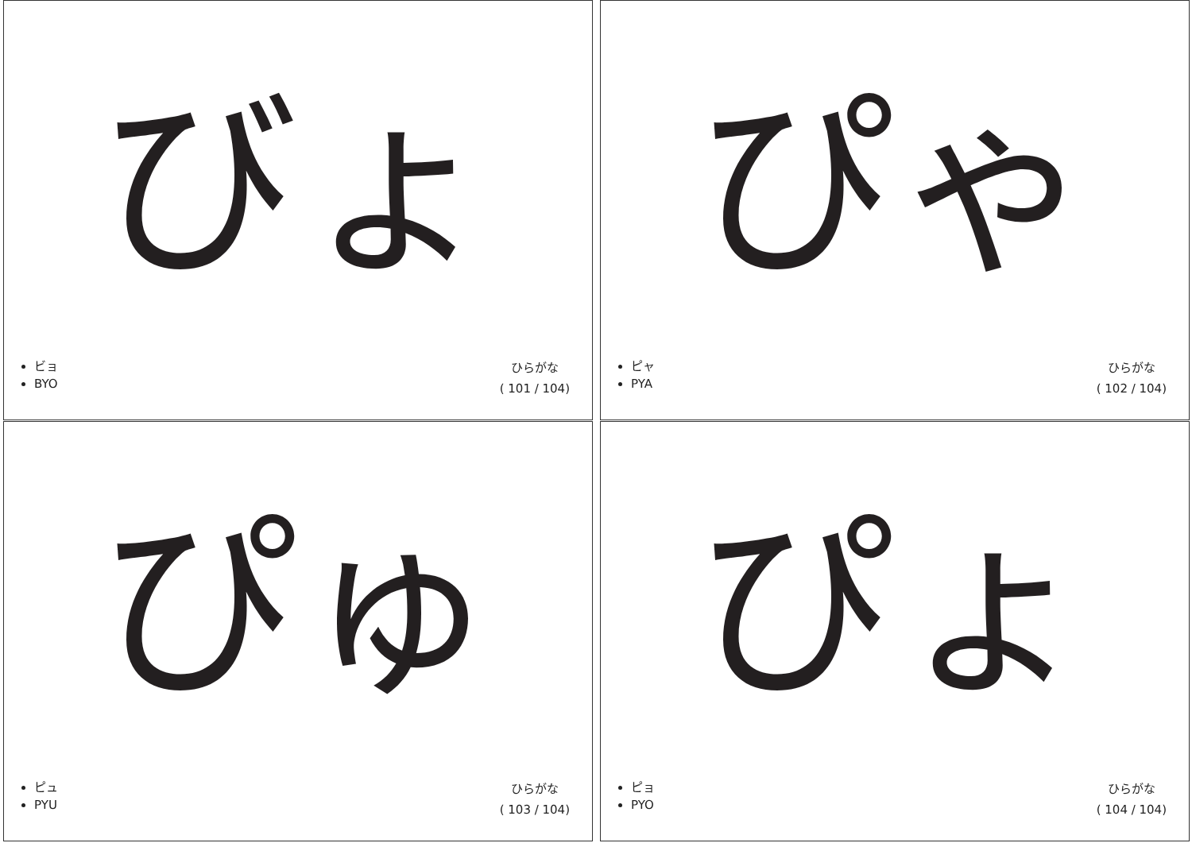びょ
ビョ
BYO
ひらがな
( 101 / 104)
ぴゃ
ピャ
PYA
ひらがな
( 102 / 104)
ぴゅ
ピュ
PYU
ひらがな
( 103 / 104)
ぴょ
ピョ
PYO
ひらがな
( 104 / 104)